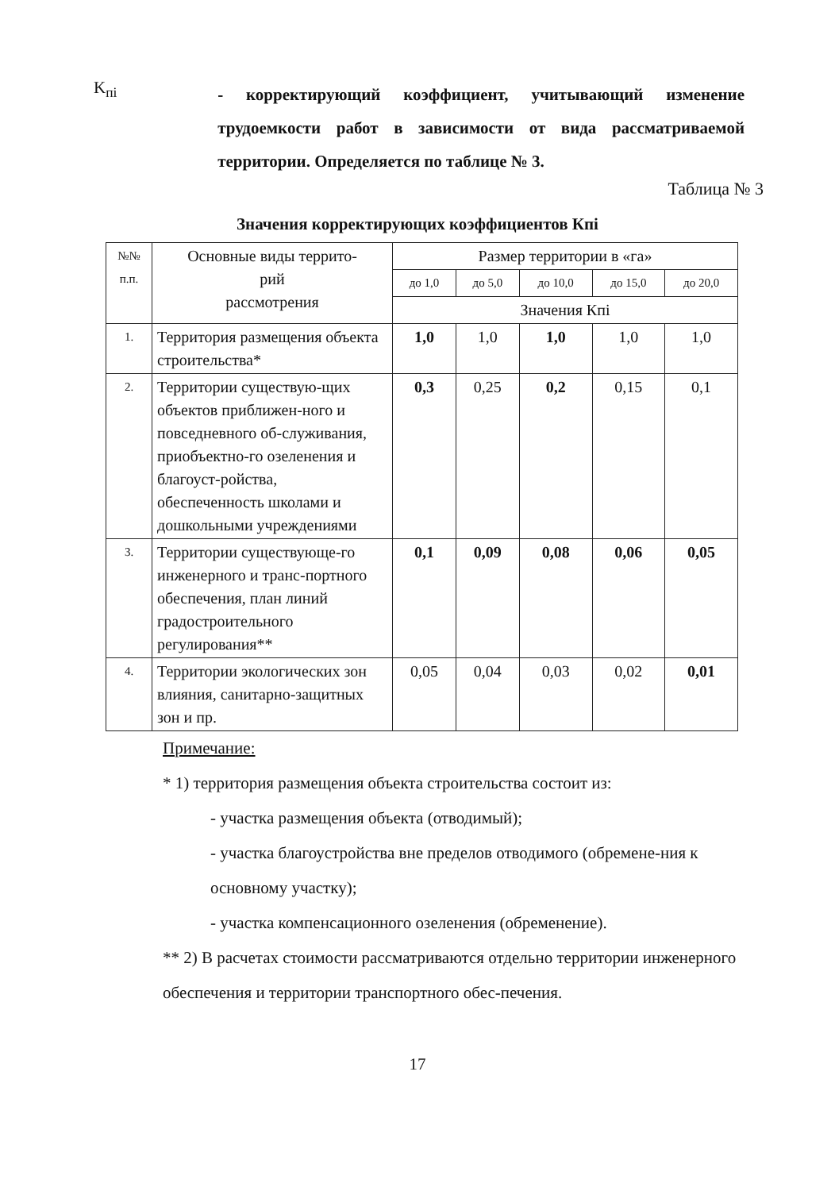K<sub>пi</sub>
- корректирующий коэффициент, учитывающий изменение трудоемкости работ в зависимости от вида рассматриваемой территории. Определяется по таблице № 3.
Таблица № 3
Значения корректирующих коэффициентов Кпi
| №№ п.п. | Основные виды террито- рий рассмотрения | Размер территории в «га» | | | | |
| --- | --- | --- | --- | --- | --- | --- |
| | | до 1,0 | до 5,0 | до 10,0 | до 15,0 | до 20,0 |
| | | Значения Кпi | | | | |
| 1. | Территория размещения объекта строительства* | 1,0 | 1,0 | 1,0 | 1,0 | 1,0 |
| 2. | Территории существую-щих объектов приближен-ного и повседневного об-служивания, приобъектно-го озеленения и благоуст-ройства, обеспеченность школами и дошкольными учреждениями | 0,3 | 0,25 | 0,2 | 0,15 | 0,1 |
| 3. | Территории существующе-го инженерного и транс-портного обеспечения, план линий градостроительного регулирования** | 0,1 | 0,09 | 0,08 | 0,06 | 0,05 |
| 4. | Территории экологических зон влияния, санитарно-защитных зон и пр. | 0,05 | 0,04 | 0,03 | 0,02 | 0,01 |
Примечание:
* 1) территория размещения объекта строительства состоит из:
- участка размещения объекта (отводимый);
- участка благоустройства вне пределов отводимого (обремене-ния к основному участку);
- участка компенсационного озеленения (обременение).
** 2) В расчетах стоимости рассматриваются отдельно территории инженерного обеспечения и территории транспортного обес-печения.
17